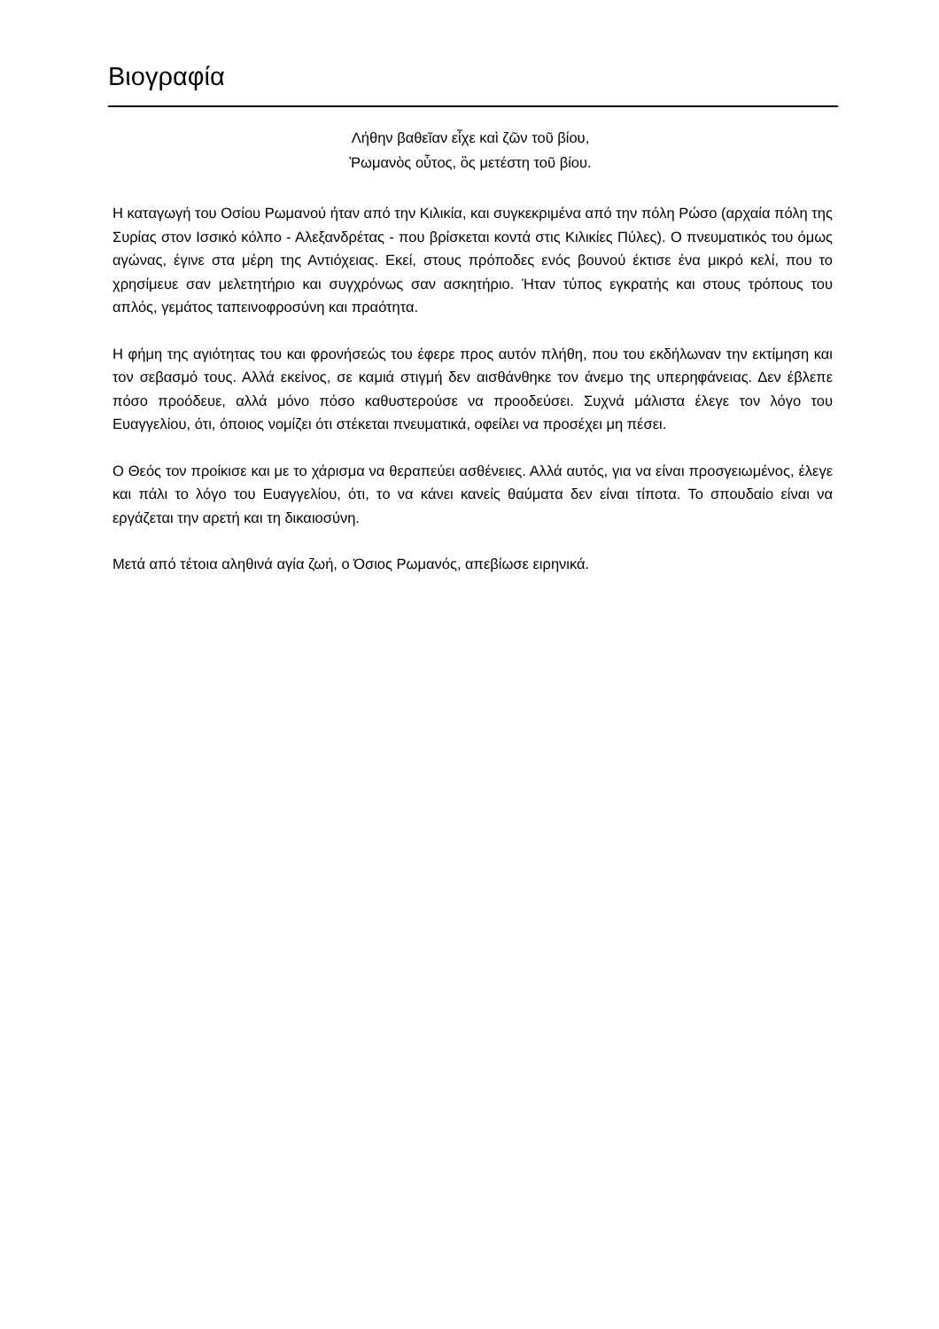Βιογραφία
Λήθην βαθεῖαν εἶχε καὶ ζῶν τοῦ βίου,
Ῥωμανὸς οὗτος, ὃς μετέστη τοῦ βίου.
Η καταγωγή του Οσίου Ρωμανού ήταν από την Κιλικία, και συγκεκριμένα από την πόλη Ρώσο (αρχαία πόλη της Συρίας στον Ισσικό κόλπο - Αλεξανδρέτας - που βρίσκεται κοντά στις Κιλικίες Πύλες). Ο πνευματικός του όμως αγώνας, έγινε στα μέρη της Αντιόχειας. Εκεί, στους πρόποδες ενός βουνού έκτισε ένα μικρό κελί, που το χρησίμευε σαν μελετητήριο και συγχρόνως σαν ασκητήριο. Ήταν τύπος εγκρατής και στους τρόπους του απλός, γεμάτος ταπεινοφροσύνη και πραότητα.
Η φήμη της αγιότητας του και φρονήσεώς του έφερε προς αυτόν πλήθη, που του εκδήλωναν την εκτίμηση και τον σεβασμό τους. Αλλά εκείνος, σε καμιά στιγμή δεν αισθάνθηκε τον άνεμο της υπερηφάνειας. Δεν έβλεπε πόσο προόδευε, αλλά μόνο πόσο καθυστερούσε να προοδεύσει. Συχνά μάλιστα έλεγε τον λόγο του Ευαγγελίου, ότι, όποιος νομίζει ότι στέκεται πνευματικά, οφείλει να προσέχει μη πέσει.
Ο Θεός τον προίκισε και με το χάρισμα να θεραπεύει ασθένειες. Αλλά αυτός, για να είναι προσγειωμένος, έλεγε και πάλι το λόγο του Ευαγγελίου, ότι, το να κάνει κανείς θαύματα δεν είναι τίποτα. Το σπουδαίο είναι να εργάζεται την αρετή και τη δικαιοσύνη.
Μετά από τέτοια αληθινά αγία ζωή, ο Όσιος Ρωμανός, απεβίωσε ειρηνικά.